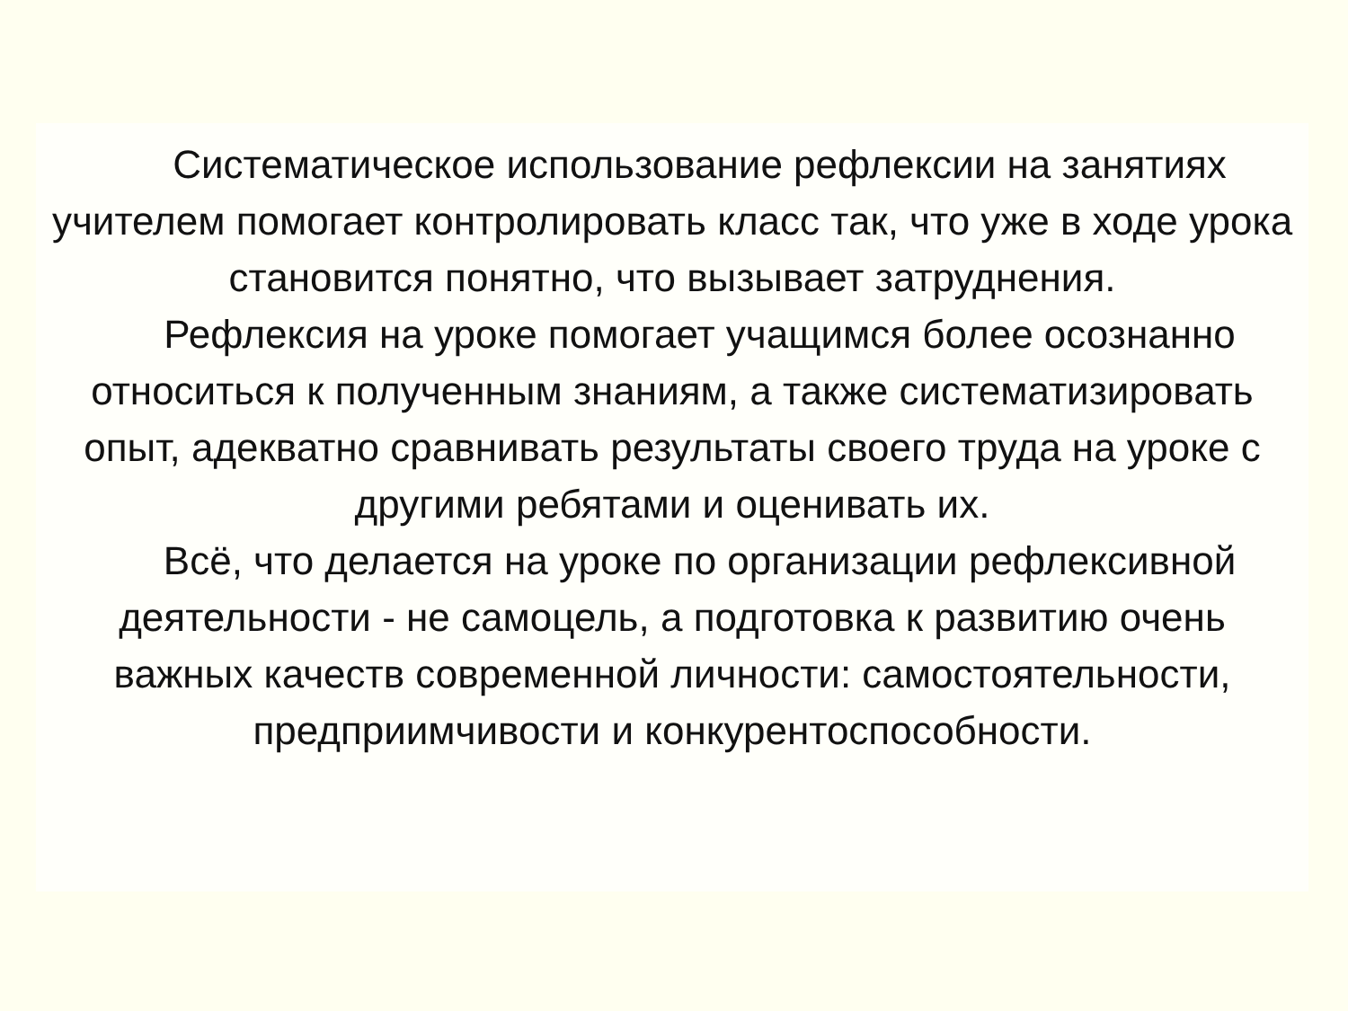Систематическое использование рефлексии на занятиях учителем помогает контролировать класс так, что уже в ходе урока становится понятно, что вызывает затруднения.
Рефлексия на уроке помогает учащимся более осознанно относиться к полученным знаниям, а также систематизировать опыт, адекватно сравнивать результаты своего труда на уроке с другими ребятами и оценивать их.
Всё, что делается на уроке по организации рефлексивной деятельности - не самоцель, а подготовка к развитию очень важных качеств современной личности: самостоятельности, предприимчивости и конкурентоспособности.